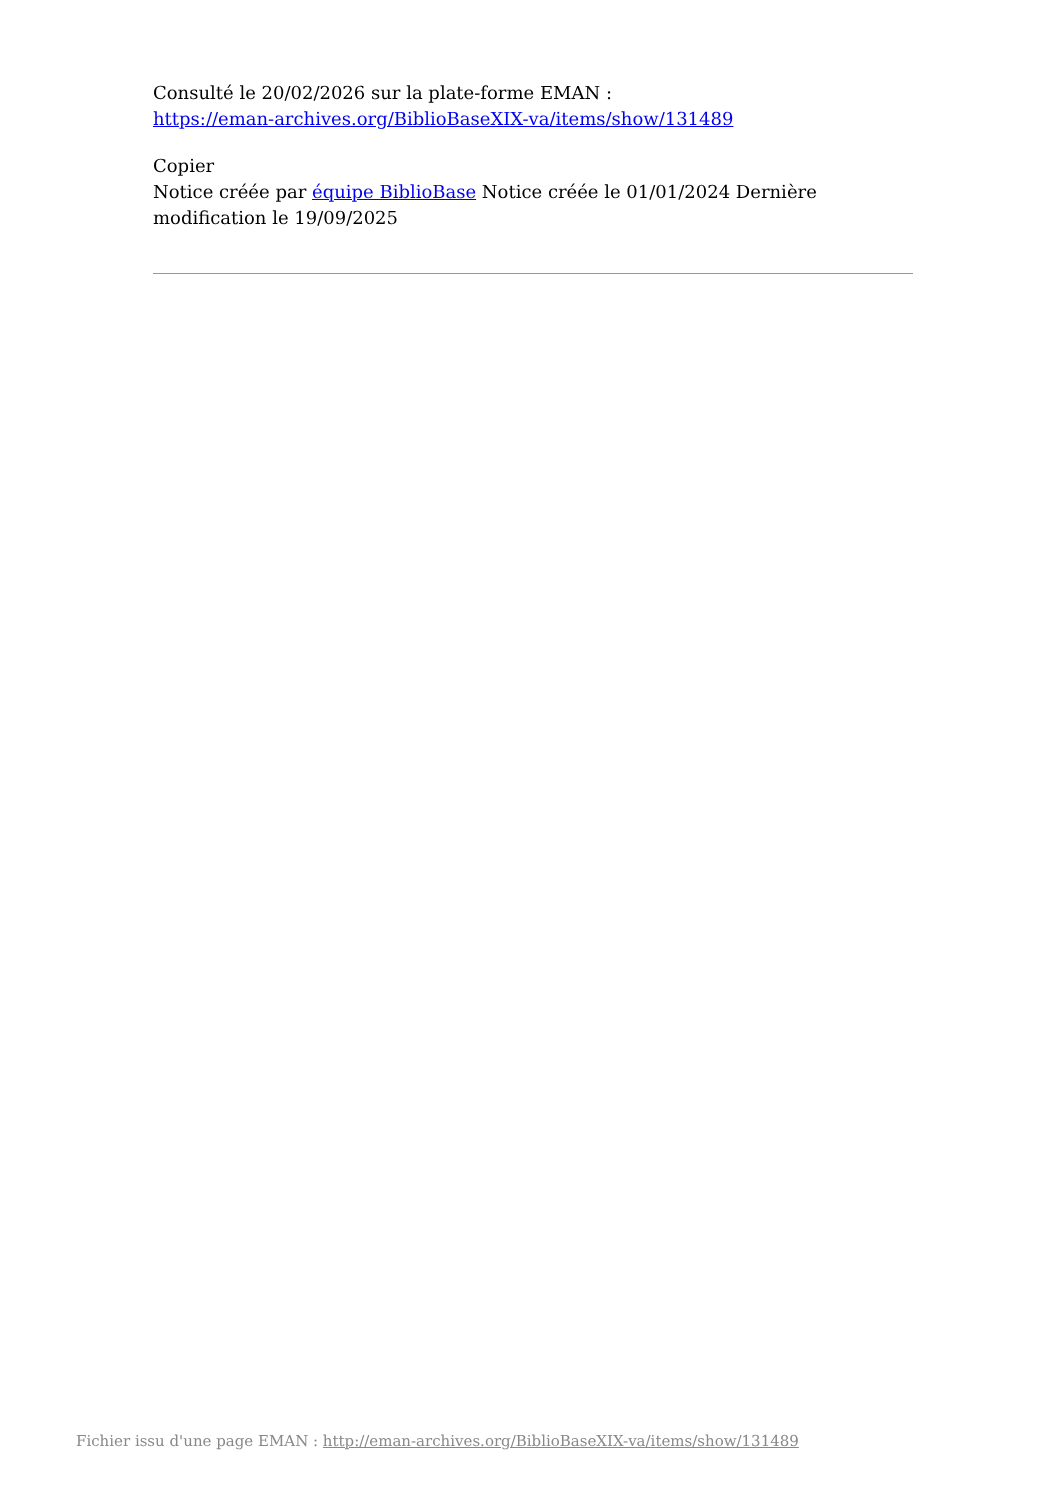Consulté le 20/02/2026 sur la plate-forme EMAN :
https://eman-archives.org/BiblioBaseXIX-va/items/show/131489
Copier
Notice créée par équipe BiblioBase Notice créée le 01/01/2024 Dernière modification le 19/09/2025
Fichier issu d'une page EMAN : http://eman-archives.org/BiblioBaseXIX-va/items/show/131489